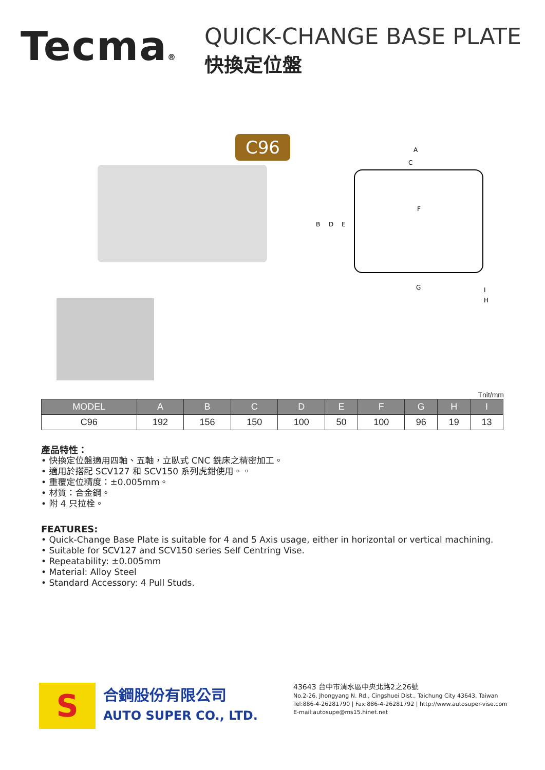Tecma®
QUICK-CHANGE BASE PLATE
快換定位盤
C96
A
C
F
G
B
D
E
I
H
Tnit/mm
| MODEL | A | B | C | D | E | F | G | H | I |
| --- | --- | --- | --- | --- | --- | --- | --- | --- | --- |
| C96 | 192 | 156 | 150 | 100 | 50 | 100 | 96 | 19 | 13 |
產品特性：
• 快換定位盤適用四軸、五軸，立臥式 CNC 銑床之精密加工。
• 適用於搭配 SCV127 和 SCV150 系列虎鉗使用。。
• 重覆定位精度：±0.005mm。
• 材質：合金鋼。
• 附 4 只拉栓。
FEATURES:
• Quick-Change Base Plate is suitable for 4 and 5 Axis usage, either in horizontal or vertical machining.
• Suitable for SCV127 and SCV150 series Self Centring Vise.
• Repeatability: ±0.005mm
• Material: Alloy Steel
• Standard Accessory: 4 Pull Studs.
S
合鋼股份有限公司
AUTO SUPER CO., LTD.
43643 台中市清水區中央北路2之26號
No.2-26, Jhongyang N. Rd., Cingshuei Dist., Taichung City 43643, Taiwan
Tel:886-4-26281790 | Fax:886-4-26281792 | http://www.autosuper-vise.com
E-mail:autosupe@ms15.hinet.net